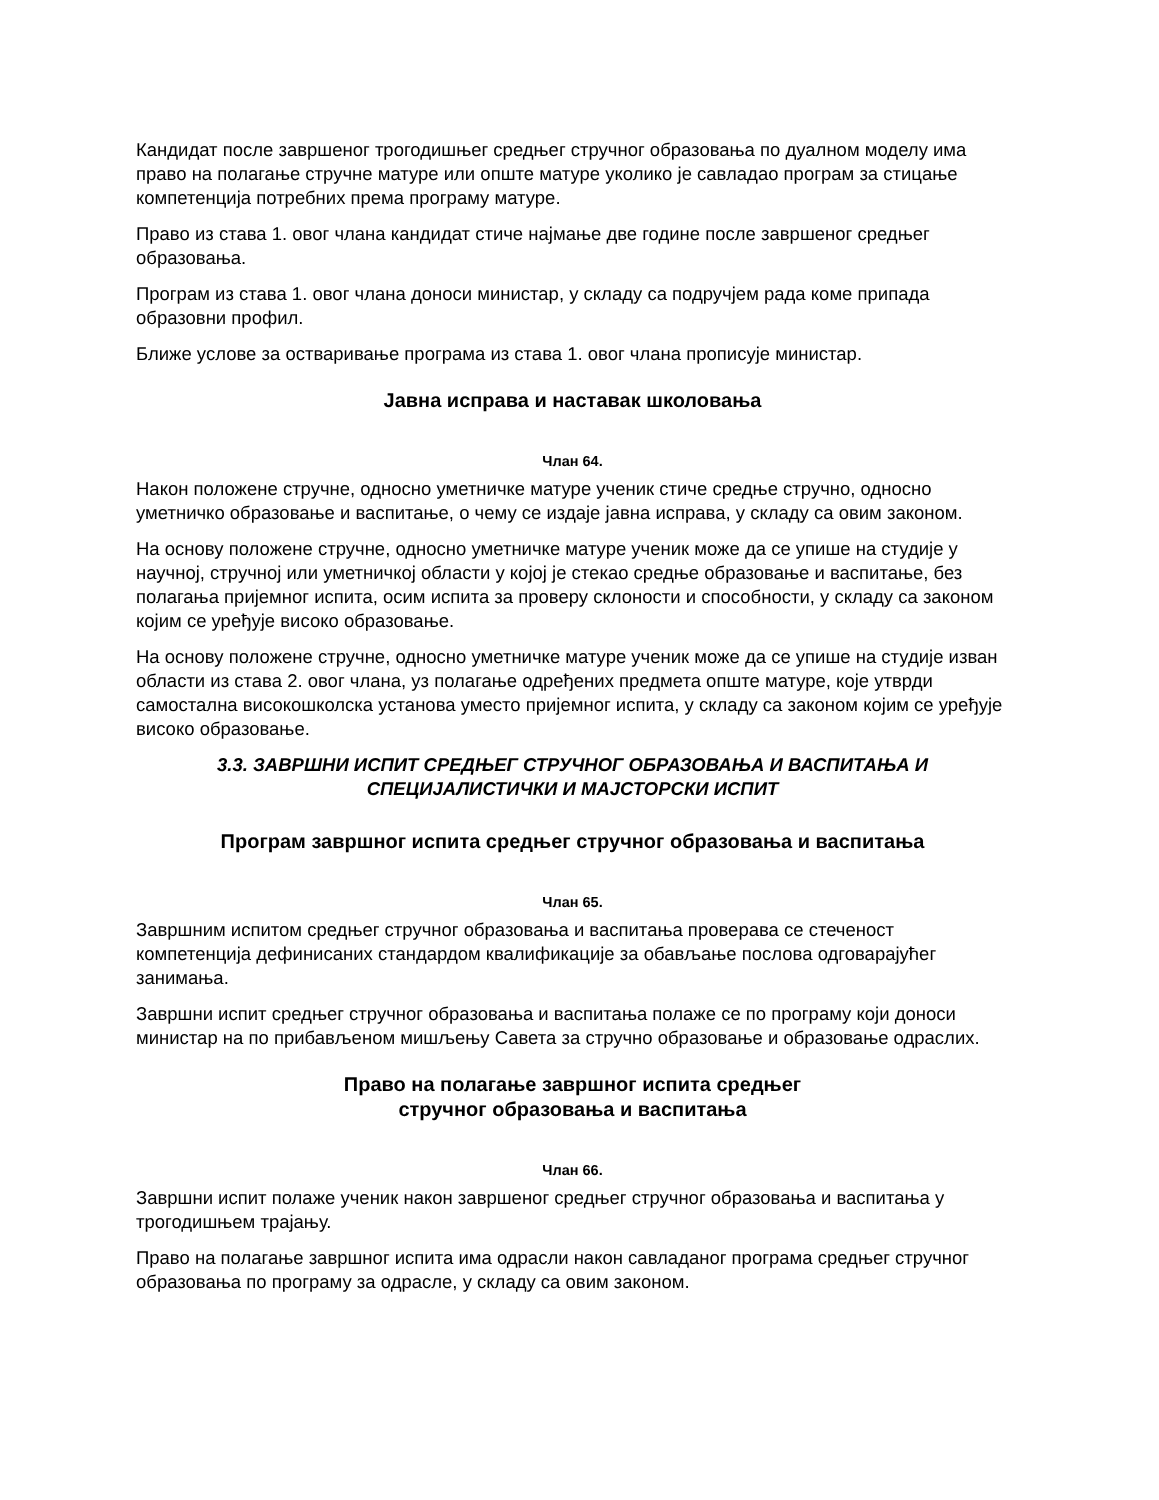Кандидат после завршеног трогодишњег средњег стручног образовања по дуалном моделу има право на полагање стручне матуре или опште матуре уколико је савладао програм за стицање компетенција потребних према програму матуре.
Право из става 1. овог члана кандидат стиче најмање две године после завршеног средњег образовања.
Програм из става 1. овог члана доноси министар, у складу са подручјем рада коме припада образовни профил.
Ближе услове за остваривање програма из става 1. овог члана прописује министар.
Јавна исправа и наставак школовања
Члан 64.
Након положене стручне, односно уметничке матуре ученик стиче средње стручно, односно уметничко образовање и васпитање, о чему се издаје јавна исправа, у складу са овим законом.
На основу положене стручне, односно уметничке матуре ученик може да се упише на студије у научној, стручној или уметничкој области у којој је стекао средње образовање и васпитање, без полагања пријемног испита, осим испита за проверу склоности и способности, у складу са законом којим се уређује високо образовање.
На основу положене стручне, односно уметничке матуре ученик може да се упише на студије изван области из става 2. овог члана, уз полагање одређених предмета опште матуре, које утврди самостална високошколска установа уместо пријемног испита, у складу са законом којим се уређује високо образовање.
3.3. ЗАВРШНИ ИСПИТ СРЕДЊЕГ СТРУЧНОГ ОБРАЗОВАЊА И ВАСПИТАЊА И СПЕЦИЈАЛИСТИЧКИ И МАЈСТОРСКИ ИСПИТ
Програм завршног испита средњег стручног образовања и васпитања
Члан 65.
Завршним испитом средњег стручног образовања и васпитања проверава се стеченост компетенција дефинисаних стандардом квалификације за обављање послова одговарајућег занимања.
Завршни испит средњег стручног образовања и васпитања полаже се по програму који доноси министар на по прибављеном мишљењу Савета за стручно образовање и образовање одраслих.
Право на полагање завршног испита средњег
стручног образовања и васпитања
Члан 66.
Завршни испит полаже ученик након завршеног средњег стручног образовања и васпитања у трогодишњем трајању.
Право на полагање завршног испита има одрасли након савладаног програма средњег стручног образовања по програму за одрасле, у складу са овим законом.